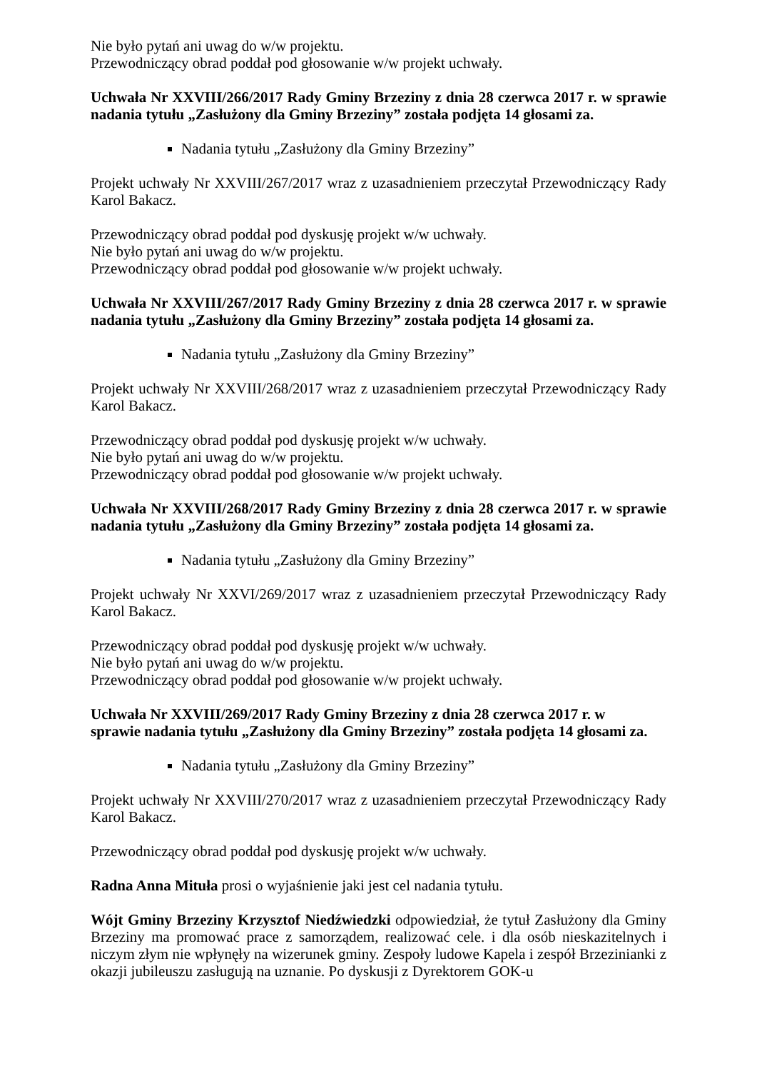Nie było pytań ani uwag do w/w projektu.
Przewodniczący obrad poddał pod głosowanie w/w projekt uchwały.
Uchwała Nr XXVIII/266/2017 Rady Gminy Brzeziny z dnia 28 czerwca 2017 r. w sprawie nadania tytułu „Zasłużony dla Gminy Brzeziny” została podjęta 14 głosami za.
Nadania tytułu „Zasłużony dla Gminy Brzeziny”
Projekt uchwały Nr XXVIII/267/2017 wraz z uzasadnieniem przeczytał Przewodniczący Rady Karol Bakacz.
Przewodniczący obrad poddał pod dyskusję projekt w/w uchwały.
Nie było pytań ani uwag do w/w projektu.
Przewodniczący obrad poddał pod głosowanie w/w projekt uchwały.
Uchwała Nr XXVIII/267/2017 Rady Gminy Brzeziny z dnia 28 czerwca 2017 r. w sprawie nadania tytułu „Zasłużony dla Gminy Brzeziny” została podjęta 14 głosami za.
Nadania tytułu „Zasłużony dla Gminy Brzeziny”
Projekt uchwały Nr XXVIII/268/2017 wraz z uzasadnieniem przeczytał Przewodniczący Rady Karol Bakacz.
Przewodniczący obrad poddał pod dyskusję projekt w/w uchwały.
Nie było pytań ani uwag do w/w projektu.
Przewodniczący obrad poddał pod głosowanie w/w projekt uchwały.
Uchwała Nr XXVIII/268/2017 Rady Gminy Brzeziny z dnia 28 czerwca 2017 r. w sprawie nadania tytułu „Zasłużony dla Gminy Brzeziny” została podjęta 14 głosami za.
Nadania tytułu „Zasłużony dla Gminy Brzeziny”
Projekt uchwały Nr XXVI/269/2017 wraz z uzasadnieniem przeczytał Przewodniczący Rady Karol Bakacz.
Przewodniczący obrad poddał pod dyskusję projekt w/w uchwały.
Nie było pytań ani uwag do w/w projektu.
Przewodniczący obrad poddał pod głosowanie w/w projekt uchwały.
Uchwała Nr XXVIII/269/2017 Rady Gminy Brzeziny z dnia 28 czerwca 2017 r. w
sprawie nadania tytułu „Zasłużony dla Gminy Brzeziny” została podjęta 14 głosami za.
Nadania tytułu „Zasłużony dla Gminy Brzeziny”
Projekt uchwały Nr XXVIII/270/2017 wraz z uzasadnieniem przeczytał Przewodniczący Rady Karol Bakacz.
Przewodniczący obrad poddał pod dyskusję projekt w/w uchwały.
Radna Anna Mituła prosi o wyjaśnienie jaki jest cel nadania tytułu.
Wójt Gminy Brzeziny Krzysztof Niedźwiedzki odpowiedział, że tytuł Zasłużony dla Gminy Brzeziny ma promować prace z samorządem, realizować cele. i dla osób nieskazitelnych i niczym złym nie wpłynęły na wizerunek gminy. Zespoły ludowe Kapela i zespół Brzezinianki z okazji jubileuszu zasługują na uznanie. Po dyskusji z Dyrektorem GOK-u